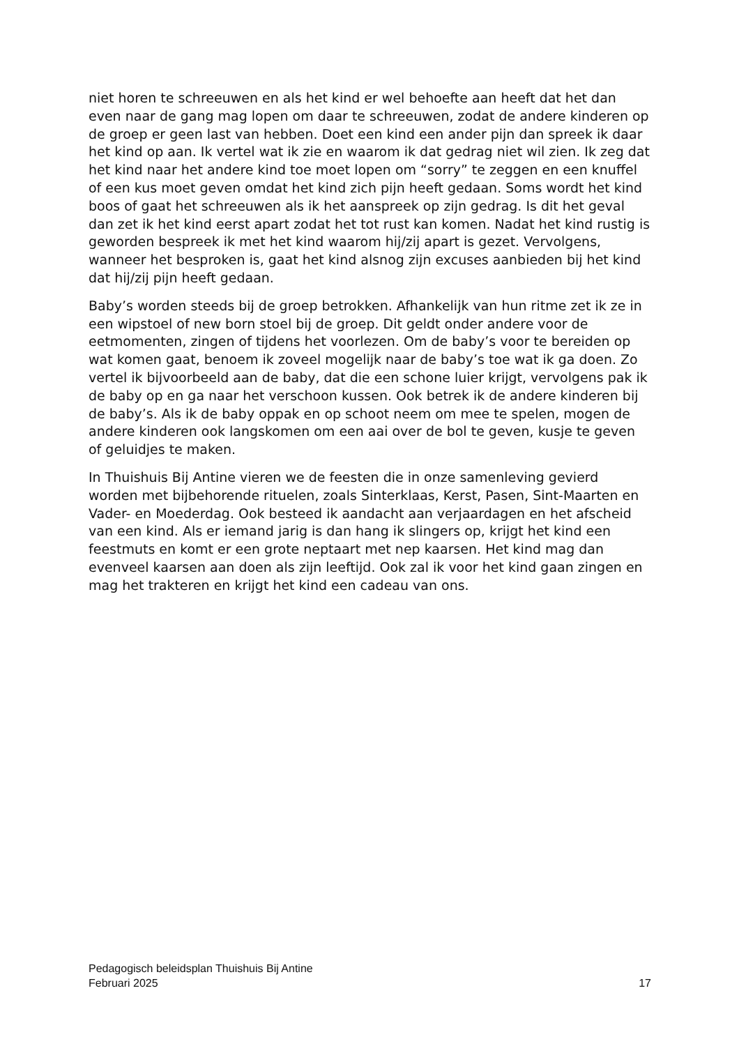niet horen te schreeuwen en als het kind er wel behoefte aan heeft dat het dan even naar de gang mag lopen om daar te schreeuwen, zodat de andere kinderen op de groep er geen last van hebben. Doet een kind een ander pijn dan spreek ik daar het kind op aan. Ik vertel wat ik zie en waarom ik dat gedrag niet wil zien. Ik zeg dat het kind naar het andere kind toe moet lopen om “sorry” te zeggen en een knuffel of een kus moet geven omdat het kind zich pijn heeft gedaan. Soms wordt het kind boos of gaat het schreeuwen als ik het aanspreek op zijn gedrag. Is dit het geval dan zet ik het kind eerst apart zodat het tot rust kan komen. Nadat het kind rustig is geworden bespreek ik met het kind waarom hij/zij apart is gezet. Vervolgens, wanneer het besproken is, gaat het kind alsnog zijn excuses aanbieden bij het kind dat hij/zij pijn heeft gedaan.
Baby’s worden steeds bij de groep betrokken. Afhankelijk van hun ritme zet ik ze in een wipstoel of new born stoel bij de groep. Dit geldt onder andere voor de eetmomenten, zingen of tijdens het voorlezen. Om de baby’s voor te bereiden op wat komen gaat, benoem ik zoveel mogelijk naar de baby’s toe wat ik ga doen. Zo vertel ik bijvoorbeeld aan de baby, dat die een schone luier krijgt, vervolgens pak ik de baby op en ga naar het verschoon kussen. Ook betrek ik de andere kinderen bij de baby’s. Als ik de baby oppak en op schoot neem om mee te spelen, mogen de andere kinderen ook langskomen om een aai over de bol te geven, kusje te geven of geluidjes te maken.
In Thuishuis Bij Antine vieren we de feesten die in onze samenleving gevierd worden met bijbehorende rituelen, zoals Sinterklaas, Kerst, Pasen, Sint-Maarten en Vader- en Moederdag. Ook besteed ik aandacht aan verjaardagen en het afscheid van een kind. Als er iemand jarig is dan hang ik slingers op, krijgt het kind een feestmuts en komt er een grote neptaart met nep kaarsen. Het kind mag dan evenveel kaarsen aan doen als zijn leeftijd. Ook zal ik voor het kind gaan zingen en mag het trakteren en krijgt het kind een cadeau van ons.
Pedagogisch beleidsplan Thuishuis Bij Antine
Februari 2025 17